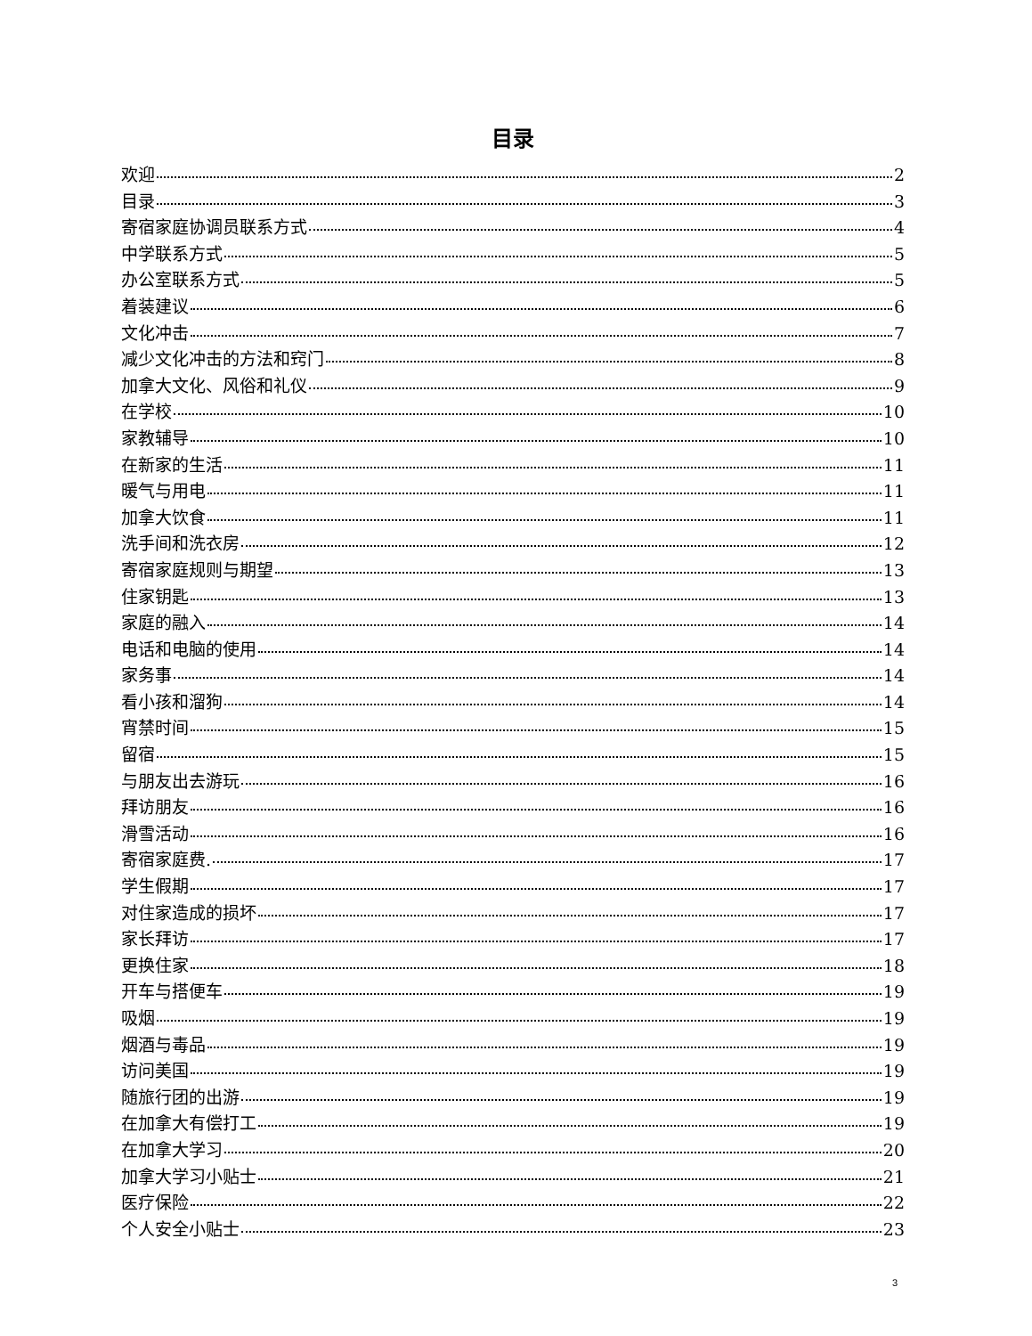目录
欢迎 2
目录 3
寄宿家庭协调员联系方式 4
中学联系方式 5
办公室联系方式 5
着装建议 6
文化冲击 7
减少文化冲击的方法和窍门 8
加拿大文化、风俗和礼仪 9
在学校 10
家教辅导 10
在新家的生活 11
暖气与用电 11
加拿大饮食 11
洗手间和洗衣房 12
寄宿家庭规则与期望 13
住家钥匙 13
家庭的融入 14
电话和电脑的使用 14
家务事 14
看小孩和溜狗 14
宵禁时间 15
留宿 15
与朋友出去游玩 16
拜访朋友 16
滑雪活动 16
寄宿家庭费. 17
学生假期 17
对住家造成的损坏 17
家长拜访 17
更换住家 18
开车与搭便车 19
吸烟 19
烟酒与毒品 19
访问美国 19
随旅行团的出游 19
在加拿大有偿打工 19
在加拿大学习 20
加拿大学习小贴士 21
医疗保险 22
个人安全小贴士 23
3